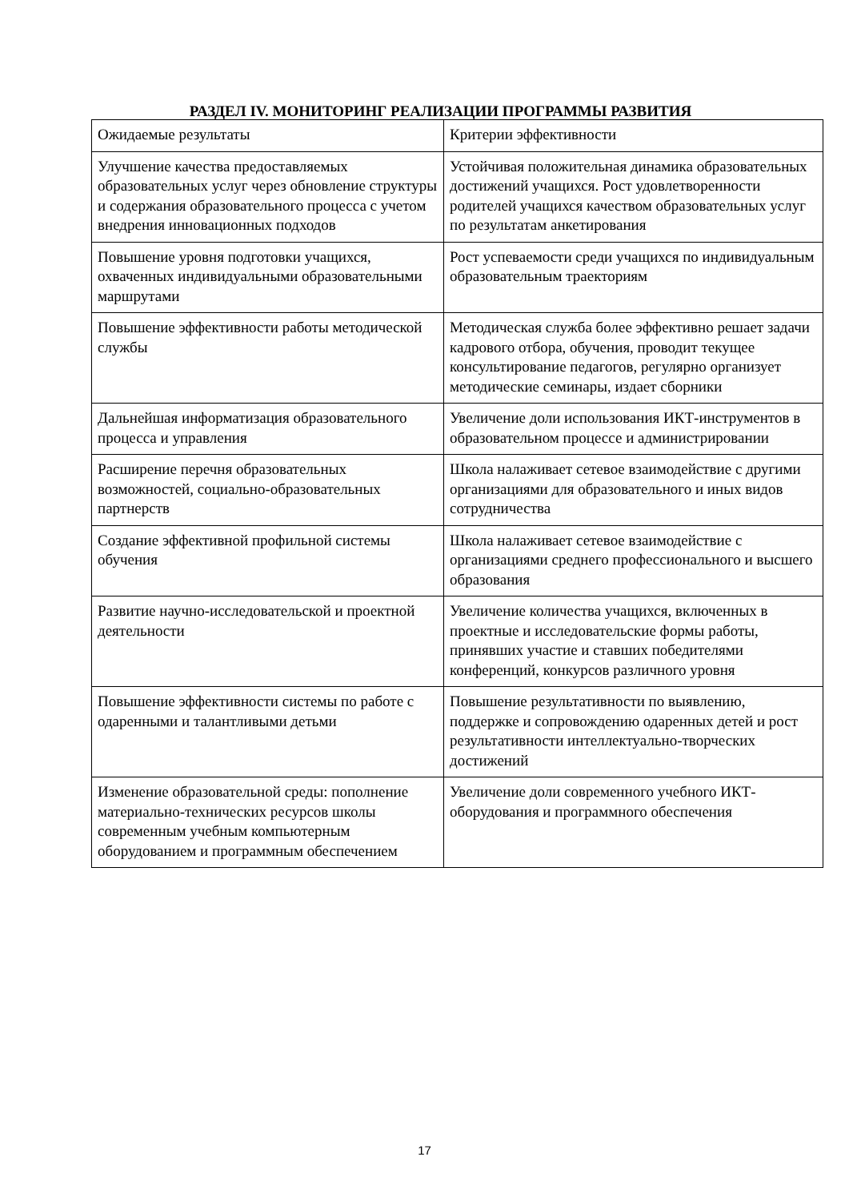РАЗДЕЛ IV. МОНИТОРИНГ РЕАЛИЗАЦИИ ПРОГРАММЫ РАЗВИТИЯ
| Ожидаемые результаты | Критерии эффективности |
| Улучшение качества предоставляемых образовательных услуг через обновление структуры и содержания образовательного процесса с учетом внедрения инновационных подходов | Устойчивая положительная динамика образовательных достижений учащихся. Рост удовлетворенности родителей учащихся качеством образовательных услуг по результатам анкетирования |
| Повышение уровня подготовки учащихся, охваченных индивидуальными образовательными маршрутами | Рост успеваемости среди учащихся по индивидуальным образовательным траекториям |
| Повышение эффективности работы методической службы | Методическая служба более эффективно решает задачи кадрового отбора, обучения, проводит текущее консультирование педагогов, регулярно организует методические семинары, издает сборники |
| Дальнейшая информатизация образовательного процесса и управления | Увеличение доли использования ИКТ-инструментов в образовательном процессе и администрировании |
| Расширение перечня образовательных возможностей, социально-образовательных партнерств | Школа налаживает сетевое взаимодействие с другими организациями для образовательного и иных видов сотрудничества |
| Создание эффективной профильной системы обучения | Школа налаживает сетевое взаимодействие с организациями среднего профессионального и высшего образования |
| Развитие научно-исследовательской и проектной деятельности | Увеличение количества учащихся, включенных в проектные и исследовательские формы работы, принявших участие и ставших победителями конференций, конкурсов различного уровня |
| Повышение эффективности системы по работе с одаренными и талантливыми детьми | Повышение результативности по выявлению, поддержке и сопровождению одаренных детей и рост результативности интеллектуально-творческих достижений |
| Изменение образовательной среды: пополнение материально-технических ресурсов школы современным учебным компьютерным оборудованием и программным обеспечением | Увеличение доли современного учебного ИКТ-оборудования и программного обеспечения |
17